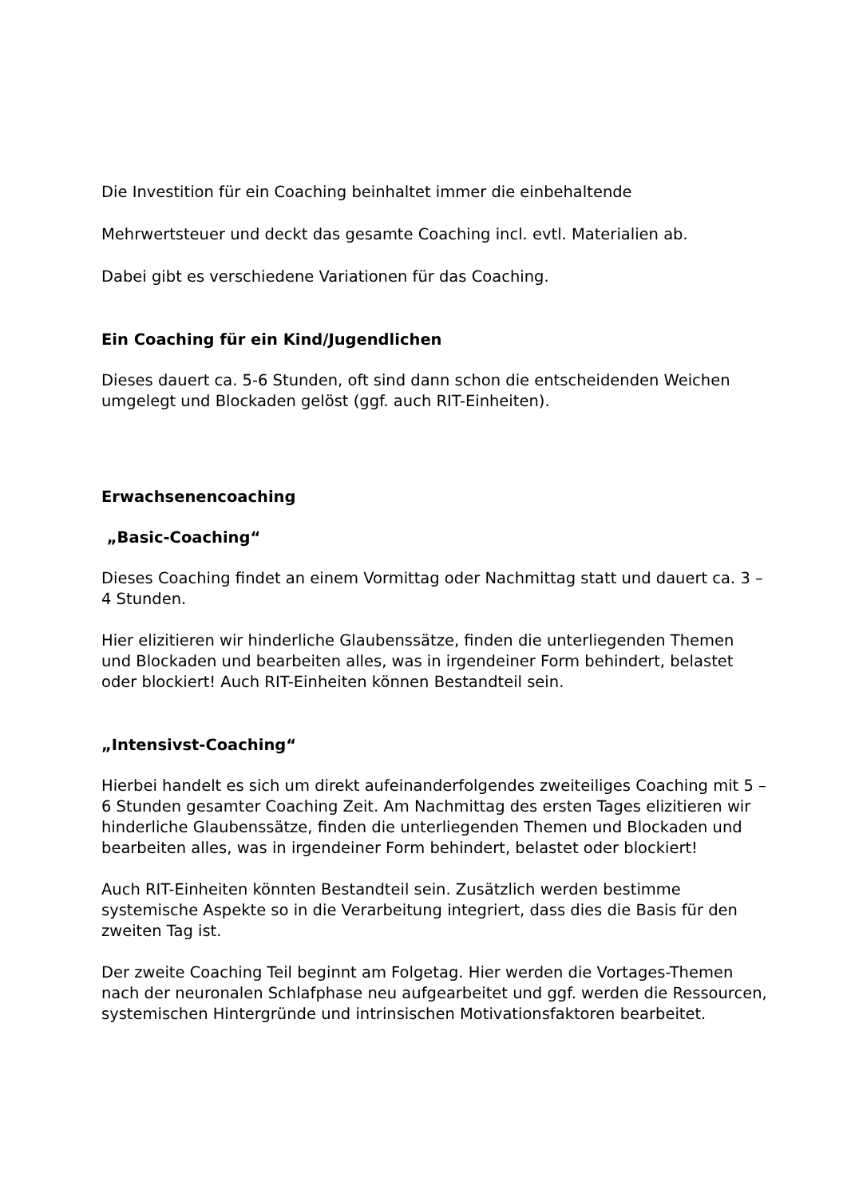Die Investition für ein Coaching beinhaltet immer die einbehaltende
Mehrwertsteuer und deckt das gesamte Coaching incl. evtl. Materialien ab.
Dabei gibt es verschiedene Variationen für das Coaching.
Ein Coaching für ein Kind/Jugendlichen
Dieses dauert ca. 5-6 Stunden, oft sind dann schon die entscheidenden Weichen umgelegt und Blockaden gelöst (ggf. auch RIT-Einheiten).
Erwachsenencoaching
„Basic-Coaching“
Dieses Coaching findet an einem Vormittag oder Nachmittag statt und dauert ca. 3 – 4 Stunden.
Hier elizitieren wir hinderliche Glaubenssätze, finden die unterliegenden Themen und Blockaden und bearbeiten alles, was in irgendeiner Form behindert, belastet oder blockiert! Auch RIT-Einheiten können Bestandteil sein.
„Intensivst-Coaching“
Hierbei handelt es sich um direkt aufeinanderfolgendes zweiteiliges Coaching mit 5 – 6 Stunden gesamter Coaching Zeit. Am Nachmittag des ersten Tages elizitieren wir hinderliche Glaubenssätze, finden die unterliegenden Themen und Blockaden und bearbeiten alles, was in irgendeiner Form behindert, belastet oder blockiert!
Auch RIT-Einheiten könnten Bestandteil sein. Zusätzlich werden bestimme systemische Aspekte so in die Verarbeitung integriert, dass dies die Basis für den zweiten Tag ist.
Der zweite Coaching Teil beginnt am Folgetag. Hier werden die Vortages-Themen nach der neuronalen Schlafphase neu aufgearbeitet und ggf. werden die Ressourcen, systemischen Hintergründe und intrinsischen Motivationsfaktoren bearbeitet.